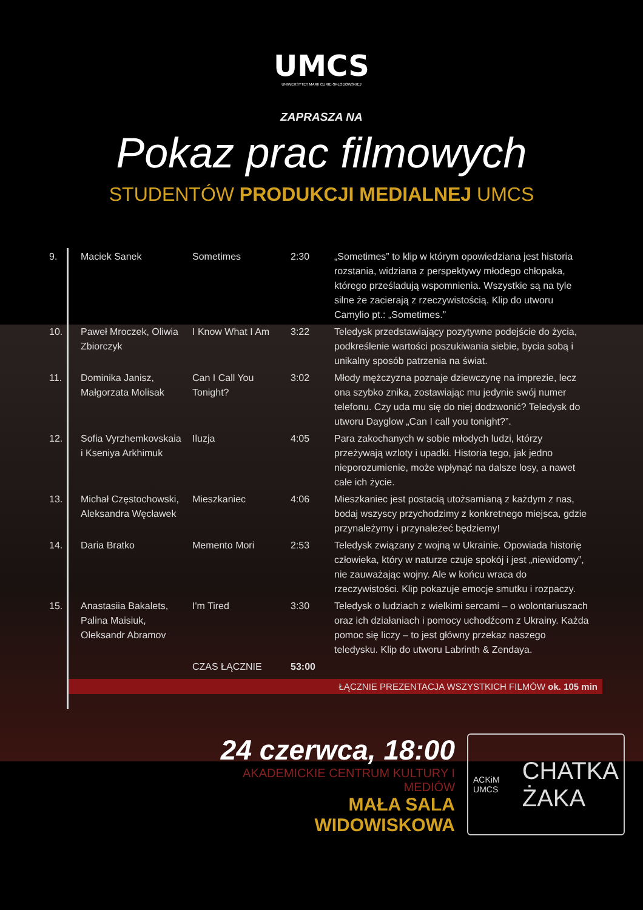UMCS
UNIWERSYTET MARII CURIE-SKŁODOWSKIEJ
ZAPRASZA NA
Pokaz prac filmowych
STUDENTÓW PRODUKCJI MEDIALNEJ UMCS
| 9. | Maciek Sanek | Sometimes | 2:30 | „Sometimes” to klip w którym opowiedziana jest historia rozstania, widziana z perspektywy młodego chłopaka, którego prześladują wspomnienia. Wszystkie są na tyle silne że zacierają z rzeczywistością. Klip do utworu Camylio pt.: „Sometimes.” |
| 10. | Paweł Mroczek, Oliwia Zbiorczyk | I Know What I Am | 3:22 | Teledysk przedstawiający pozytywne podejście do życia, podkreślenie wartości poszukiwania siebie, bycia sobą i unikalny sposób patrzenia na świat. |
| 11. | Dominika Janisz, Małgorzata Molisak | Can I Call You Tonight? | 3:02 | Młody mężczyzna poznaje dziewczynę na imprezie, lecz ona szybko znika, zostawiając mu jedynie swój numer telefonu. Czy uda mu się do niej dodzwonić? Teledysk do utworu Dayglow „Can I call you tonight?”. |
| 12. | Sofia Vyrzhemkovskaia i Kseniya Arkhimuk | Iluzja | 4:05 | Para zakochanych w sobie młodych ludzi, którzy przeżywają wzloty i upadki. Historia tego, jak jedno nieporozumienie, może wpłynąć na dalsze losy, a nawet całe ich życie. |
| 13. | Michał Częstochowski, Aleksandra Węcławek | Mieszkaniec | 4:06 | Mieszkaniec jest postacią utożsamianą z każdym z nas, bodaj wszyscy przychodzimy z konkretnego miejsca, gdzie przynależymy i przynależeć będziemy! |
| 14. | Daria Bratko | Memento Mori | 2:53 | Teledysk związany z wojną w Ukrainie. Opowiada historię człowieka, który w naturze czuje spokój i jest „niewidomy”, nie zauważając wojny. Ale w końcu wraca do rzeczywistości. Klip pokazuje emocje smutku i rozpaczy. |
| 15. | Anastasiia Bakalets, Palina Maisiuk, Oleksandr Abramov | I'm Tired | 3:30 | Teledysk o ludziach z wielkimi sercami – o wolontariuszach oraz ich działaniach i pomocy uchodźcom z Ukrainy. Każda pomoc się liczy – to jest główny przekaz naszego teledysku. Klip do utworu Labrinth & Zendaya. |
| | | CZAS ŁĄCZNIE | 53:00 | |
ŁĄCZNIE PREZENTACJA WSZYSTKICH FILMÓW ok. 105 min
24 czerwca, 18:00
AKADEMICKIE CENTRUM KULTURY I MEDIÓW
MAŁA SALA WIDOWISKOWA
ACKiM UMCS CHATKA
ŻAKA